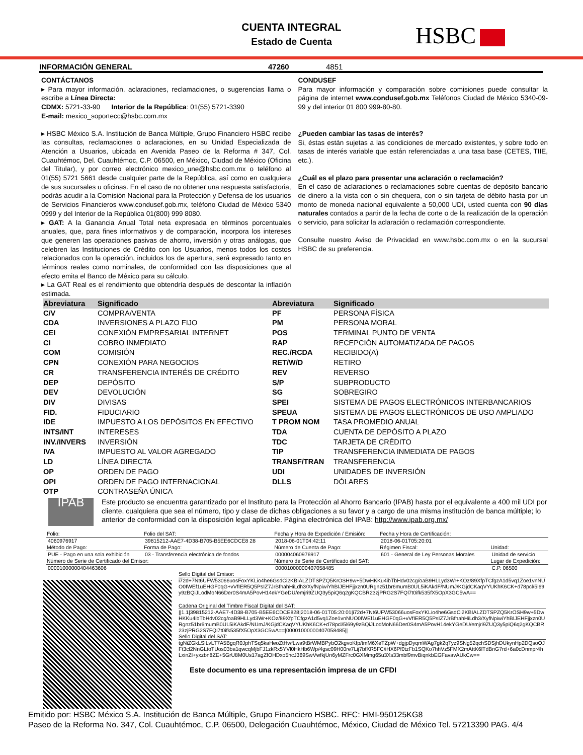CUENTA INTEGRAL
Estado de Cuenta
HSBC
INFORMACIÓN GENERAL 47260 4851
CONTÁCTANOS
▸ Para mayor información, aclaraciones, reclamaciones, o sugerencias llama o escribe a Línea Directa:
CDMX: 5721-33-90 Interior de la República: 01(55) 5721-3390
E-mail: mexico_soportecc@hsbc.com.mx
▸ HSBC México S.A. Institución de Banca Múltiple, Grupo Financiero HSBC recibe las consultas, reclamaciones o aclaraciones, en su Unidad Especializada de Atención a Usuarios, ubicada en Avenida Paseo de la Reforma # 347, Col. Cuauhtémoc, Del. Cuauhtémoc, C.P. 06500, en México, Ciudad de México (Oficina del Titular), y por correo electrónico mexico_une@hsbc.com.mx o teléfono al 01(55) 5721 5661 desde cualquier parte de la República, así como en cualquiera de sus sucursales u oficinas. En el caso de no obtener una respuesta satisfactoria, podrás acudir a la Comisión Nacional para la Protección y Defensa de los usuarios de Servicios Financieros www.condusef.gob.mx, teléfono Ciudad de México 5340 0999 y del Interior de la República 01(800) 999 8080.
▸ GAT: A la Ganancia Anual Total neta expresada en términos porcentuales anuales, que, para fines informativos y de comparación, incorpora los intereses que generen las operaciones pasivas de ahorro, inversión y otras análogas, que celebren las Instituciones de Crédito con los Usuarios, menos todos los costos relacionados con la operación, incluidos los de apertura, será expresado tanto en términos reales como nominales, de conformidad con las disposiciones que al efecto emita el Banco de México para su cálculo.
▸ La GAT Real es el rendimiento que obtendría después de descontar la inflación estimada.
CONDUSEF
Para mayor información y comparación sobre comisiones puede consultar la página de internet www.condusef.gob.mx Teléfonos Ciudad de México 5340-09-99 y del interior 01 800 999-80-80.
¿Pueden cambiar las tasas de interés?
Si, éstas están sujetas a las condiciones de mercado existentes, y sobre todo en tasas de interés variable que están referenciadas a una tasa base (CETES, TIIE, etc.).
¿Cuál es el plazo para presentar una aclaración o reclamación?
En el caso de aclaraciones o reclamaciones sobre cuentas de depósito bancario de dinero a la vista con o sin chequera, con o sin tarjeta de débito hasta por un monto de moneda nacional equivalente a 50,000 UDI, usted cuenta con 90 días naturales contados a partir de la fecha de corte o de la realización de la operación o servicio, para solicitar la aclaración o reclamación correspondiente.
Consulte nuestro Aviso de Privacidad en www.hsbc.com.mx o en la sucursal HSBC de su preferencia.
| Abreviatura | Significado | Abreviatura | Significado |
| --- | --- | --- | --- |
| C/V | COMPRA/VENTA | PF | PERSONA FÍSICA |
| CDA | INVERSIONES A PLAZO FIJO | PM | PERSONA MORAL |
| CEI | CONEXIÓN EMPRESARIAL INTERNET | POS | TERMINAL PUNTO DE VENTA |
| CI | COBRO INMEDIATO | RAP | RECEPCIÓN AUTOMATIZADA DE PAGOS |
| COM | COMISIÓN | REC./RCDA | RECIBIDO(A) |
| CPN | CONEXIÓN PARA NEGOCIOS | RET/W/D | RETIRO |
| CR | TRANSFERENCIA INTERÉS DE CRÉDITO | REV | REVERSO |
| DEP | DEPÓSITO | S/P | SUBPRODUCTO |
| DEV | DEVOLUCIÓN | SG | SOBREGIRO |
| DIV | DIVISAS | SPEI | SISTEMA DE PAGOS ELECTRÓNICOS INTERBANCARIOS |
| FID. | FIDUCIARIO | SPEUA | SISTEMA DE PAGOS ELECTRÓNICOS DE USO AMPLIADO |
| IDE | IMPUESTO A LOS DEPÓSITOS EN EFECTIVO | T PROM NOM | TASA PROMEDIO ANUAL |
| INTS/INT | INTERESES | TDA | CUENTA DE DEPÓSITO A PLAZO |
| INV./INVERS | INVERSIÓN | TDC | TARJETA DE CRÉDITO |
| IVA | IMPUESTO AL VALOR AGREGADO | TIP | TRANSFERENCIA INMEDIATA DE PAGOS |
| LD | LÍNEA DIRECTA | TRANSF/TRAN | TRANSFERENCIA |
| OP | ORDEN DE PAGO | UDI | UNIDADES DE INVERSIÓN |
| OPI | ORDEN DE PAGO INTERNACIONAL | DLLS | DÓLARES |
| OTP | CONTRASEÑA ÚNICA | | |
IPAB
Este producto se encuentra garantizado por el Instituto para la Protección al Ahorro Bancario (IPAB) hasta por el equivalente a 400 mil UDI por cliente, cualquiera que sea el número, tipo y clase de dichas obligaciones a su favor y a cargo de una misma institución de banca múltiple; lo anterior de conformidad con la disposición legal aplicable. Página electrónica del IPAB: http://www.ipab.org.mx/
| Folio: | Folio del SAT: | Fecha y Hora de Expedición / Emisión: | Fecha y Hora de Certificación: | |
| --- | --- | --- | --- | --- |
| 4060976917 | 39815212-AAE7-4D38-B705-B5EE6CDCE8 28 | 2018-06-01T04:42:11 | 2018-06-01T05:20:01 | |
| Método de Pago: | Forma de Pago: | Número de Cuenta de Pago: | Régimen Fiscal: | Unidad: |
| PUE - Pago en una sola exhibición | 03 - Transferencia electrónica de fondos | 000004060976917 | 601 - General de Ley Personas Morales | Unidad de servicio |
| Número de Serie de Certificado del Emisor: | | Número de Serie de Certificado del SAT: | | Lugar de Expedición: |
| 00001000000404463606 | | 00001000000407058485 | | C.P. 06500 |
Sello Digital del Emisor:
i72d+7Nt6UFW53066uosFoxYKLio4he6GsdCi2KBIALZDTSPZQ5KrOSH9w+5DwHKKu4ibTbHdv02cg/oaB9HLLyd3Wr+KOz/89XfpTCfgzA1d5vq1Zoe1vnNUO0IWEf1uEHGF0qG+vVfIER5Q5PsIZ7JrBfhahHiLdh3/XyfNpiwiYhBIJEHFjjxzn0URgnz51br6mumB0UL5iKAkdF/NUmJ/KGjdCKaqVYUKhK6CK+d78pcl/5l69y9zBQiJLodMoN66Der0S4mA5PovH14ekYGeDU/emjri9ZUQ3y5piQ6q2gKQCBR23zjPRG2S7FQl7t0ifk535fX5OpX3GC5wA==
Cadena Original del Timbre Fiscal Digital del SAT:
||1.1|39815212-AAE7-4D38-B705-B5EE6CDCE828|2018-06-01T05:20:01|i72d+7Nt6UFW53066uosFoxYKLio4he6GsdCi2KBIALZDTSPZQ5KrOSH9w+5DwHKKu4ibTbHdv02cg/oaB9HLLyd3Wr+KOz/89XfpTCfgzA1d5vq1Zoe1vnNUO0IWEf1uEHGF0qG+vVfIER5Q5PsIZ7JrBfhahHiLdh3/XyfNpiwiYhBIJEHFjjxzn0URgnz51br6mumB0UL5iKAkdF/NUmJ/KGjdCKaqVYUKhK6CK+d78pcl/5l69y9zBQiJLodMoN66Der0S4mA5PovH14ekYGeDU/emjri9ZUQ3y5piQ6q2gKQCBR23zjPRG2S7FQl7t0ifk535fX5OpX3GC5wA==|00001000000407058485||
Sello Digital del SAT:
tgNiZGkLSlLvLT7A5BgqR0JphTSq5kaHeoZtHwfLwa9tBrWMBPybO2kgvoKfp/tmM6XeTZpW+dgjpDyqmWAg7gk2qTyz9SNg52qchSDSjhDUkynHp2DQsoOJFt3cl2NnGLtoTUos03ba1qwcqMjbFJ1zkRx5YVl0HkHb6Wp/4gsc09H00re7Lij7bfXR5FC/iHX6Pf0tzFb1SQKo7hhVz5FMX2mAttK6lTdBnG7rd+6a0cDnmpr4hLxinZl+yxzbn8ZE+5GrU8M0Us17agZfOHDxo5hcJ369SwVwfkjUn6yMZFrc0GXMmg65u3Xs33mbf9mvBiqnkbEGFavavAUkCw==
Este documento es una representación impresa de un CFDI
Emitido por: HSBC México S.A. Institución de Banca Múltiple, Grupo Financiero HSBC. RFC: HMI-950125KG8
Paseo de la Reforma No. 347, Col. Cuauhtémoc, C.P. 06500, Delegación Cuauhtémoc, México, Ciudad de México Tel. 57213390 PAG. 4/4